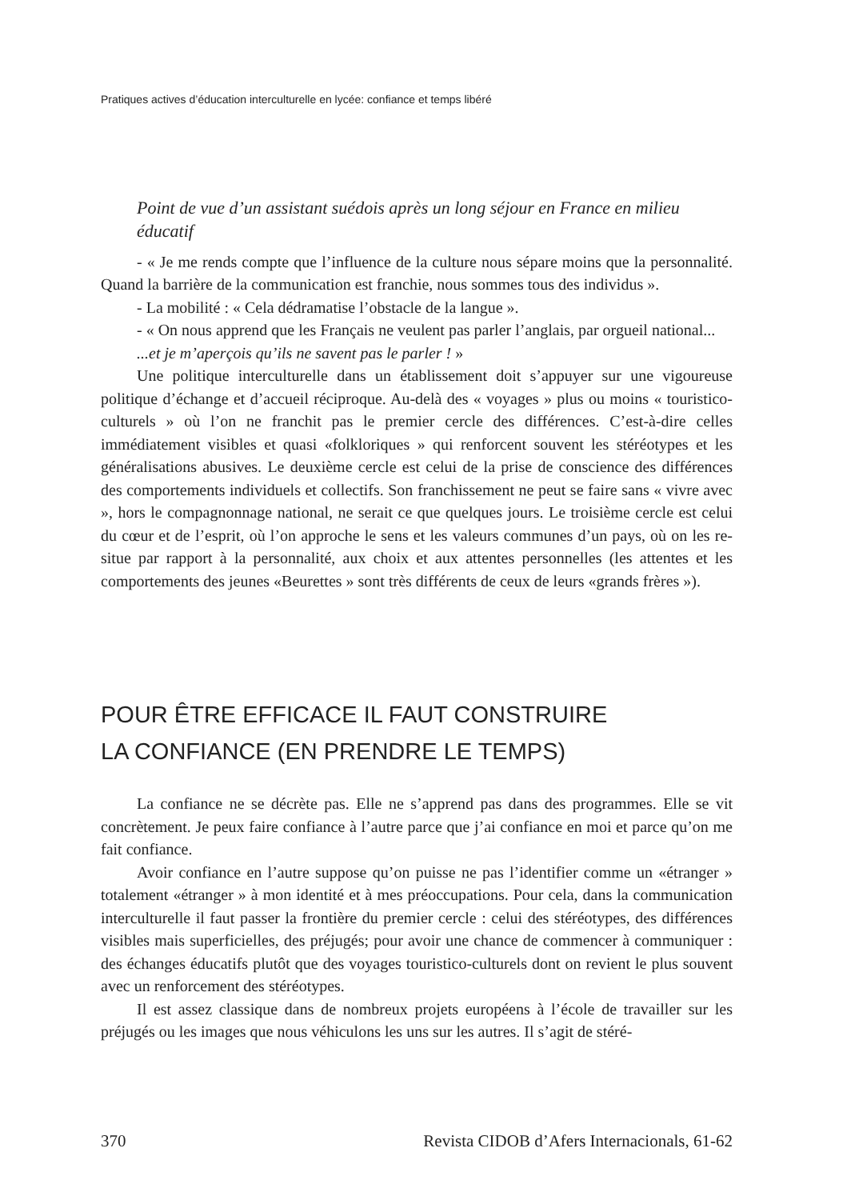Pratiques actives d’éducation interculturelle en lycée: confiance et temps libéré
Point de vue d’un assistant suédois après un long séjour en France en milieu éducatif
- « Je me rends compte que l’influence de la culture nous sépare moins que la personnalité. Quand la barrière de la communication est franchie, nous sommes tous des individus ».
- La mobilité : « Cela dédramatise l’obstacle de la langue ».
- « On nous apprend que les Français ne veulent pas parler l’anglais, par orgueil national...
...et je m’aperçois qu’ils ne savent pas le parler ! »
Une politique interculturelle dans un établissement doit s’appuyer sur une vigoureuse politique d’échange et d’accueil réciproque. Au-delà des « voyages » plus ou moins « touristico-culturels » où l’on ne franchit pas le premier cercle des différences. C’est-à-dire celles immédiatement visibles et quasi «folkloriques » qui renforcent souvent les stéréotypes et les généralisations abusives. Le deuxième cercle est celui de la prise de conscience des différences des comportements individuels et collectifs. Son franchissement ne peut se faire sans « vivre avec », hors le compagnonnage national, ne serait ce que quelques jours. Le troisième cercle est celui du cœur et de l’esprit, où l’on approche le sens et les valeurs communes d’un pays, où on les re-situe par rapport à la personnalité, aux choix et aux attentes personnelles (les attentes et les comportements des jeunes «Beurettes » sont très différents de ceux de leurs «grands frères »).
POUR ÊTRE EFFICACE IL FAUT CONSTRUIRE
LA CONFIANCE (EN PRENDRE LE TEMPS)
La confiance ne se décrète pas. Elle ne s’apprend pas dans des programmes. Elle se vit concrètement. Je peux faire confiance à l’autre parce que j’ai confiance en moi et parce qu’on me fait confiance.
Avoir confiance en l’autre suppose qu’on puisse ne pas l’identifier comme un «étranger » totalement «étranger » à mon identité et à mes préoccupations. Pour cela, dans la communication interculturelle il faut passer la frontière du premier cercle : celui des stéréotypes, des différences visibles mais superficielles, des préjugés; pour avoir une chance de commencer à communiquer : des échanges éducatifs plutôt que des voyages touristico-culturels dont on revient le plus souvent avec un renforcement des stéréotypes.
Il est assez classique dans de nombreux projets européens à l’école de travailler sur les préjugés ou les images que nous véhiculons les uns sur les autres. Il s’agit de stéré-
370 Revista CIDOB d’Afers Internacionals, 61-62